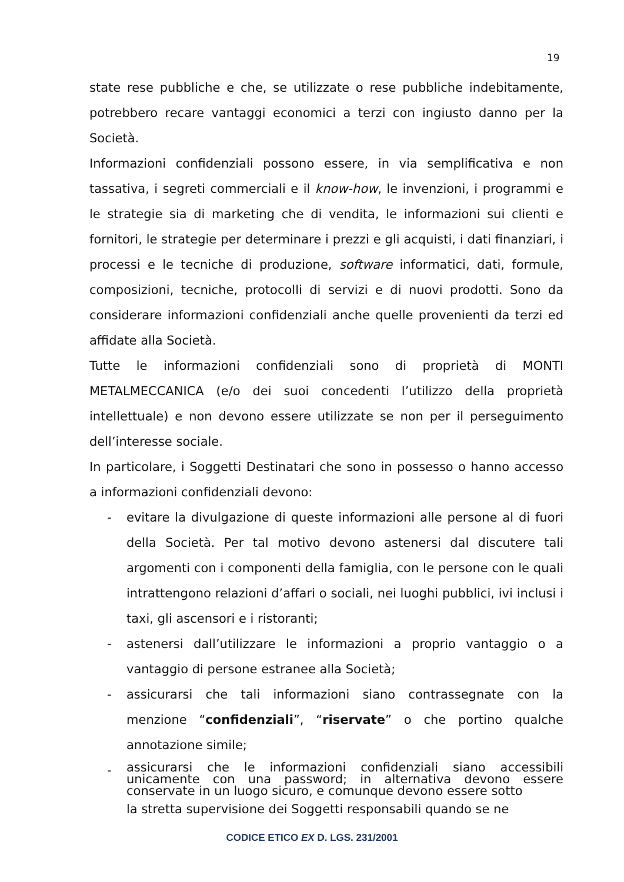19
state rese pubbliche e che, se utilizzate o rese pubbliche indebitamente, potrebbero recare vantaggi economici a terzi con ingiusto danno per la Società.
Informazioni confidenziali possono essere, in via semplificativa e non tassativa, i segreti commerciali e il know-how, le invenzioni, i programmi e le strategie sia di marketing che di vendita, le informazioni sui clienti e fornitori, le strategie per determinare i prezzi e gli acquisti, i dati finanziari, i processi e le tecniche di produzione, software informatici, dati, formule, composizioni, tecniche, protocolli di servizi e di nuovi prodotti. Sono da considerare informazioni confidenziali anche quelle provenienti da terzi ed affidate alla Società.
Tutte le informazioni confidenziali sono di proprietà di MONTI METALMECCANICA (e/o dei suoi concedenti l’utilizzo della proprietà intellettuale) e non devono essere utilizzate se non per il perseguimento dell’interesse sociale.
In particolare, i Soggetti Destinatari che sono in possesso o hanno accesso a informazioni confidenziali devono:
- evitare la divulgazione di queste informazioni alle persone al di fuori della Società. Per tal motivo devono astenersi dal discutere tali argomenti con i componenti della famiglia, con le persone con le quali intrattengono relazioni d’affari o sociali, nei luoghi pubblici, ivi inclusi i taxi, gli ascensori e i ristoranti;
- astenersi dall’utilizzare le informazioni a proprio vantaggio o a vantaggio di persone estranee alla Società;
- assicurarsi che tali informazioni siano contrassegnate con la menzione “confidenziali”, “riservate” o che portino qualche annotazione simile;
- assicurarsi che le informazioni confidenziali siano accessibili unicamente con una password; in alternativa devono essere conservate in un luogo sicuro, e comunque devono essere sotto
la stretta supervisione dei Soggetti responsabili quando se ne
CODICE ETICO EX D. LGS. 231/2001